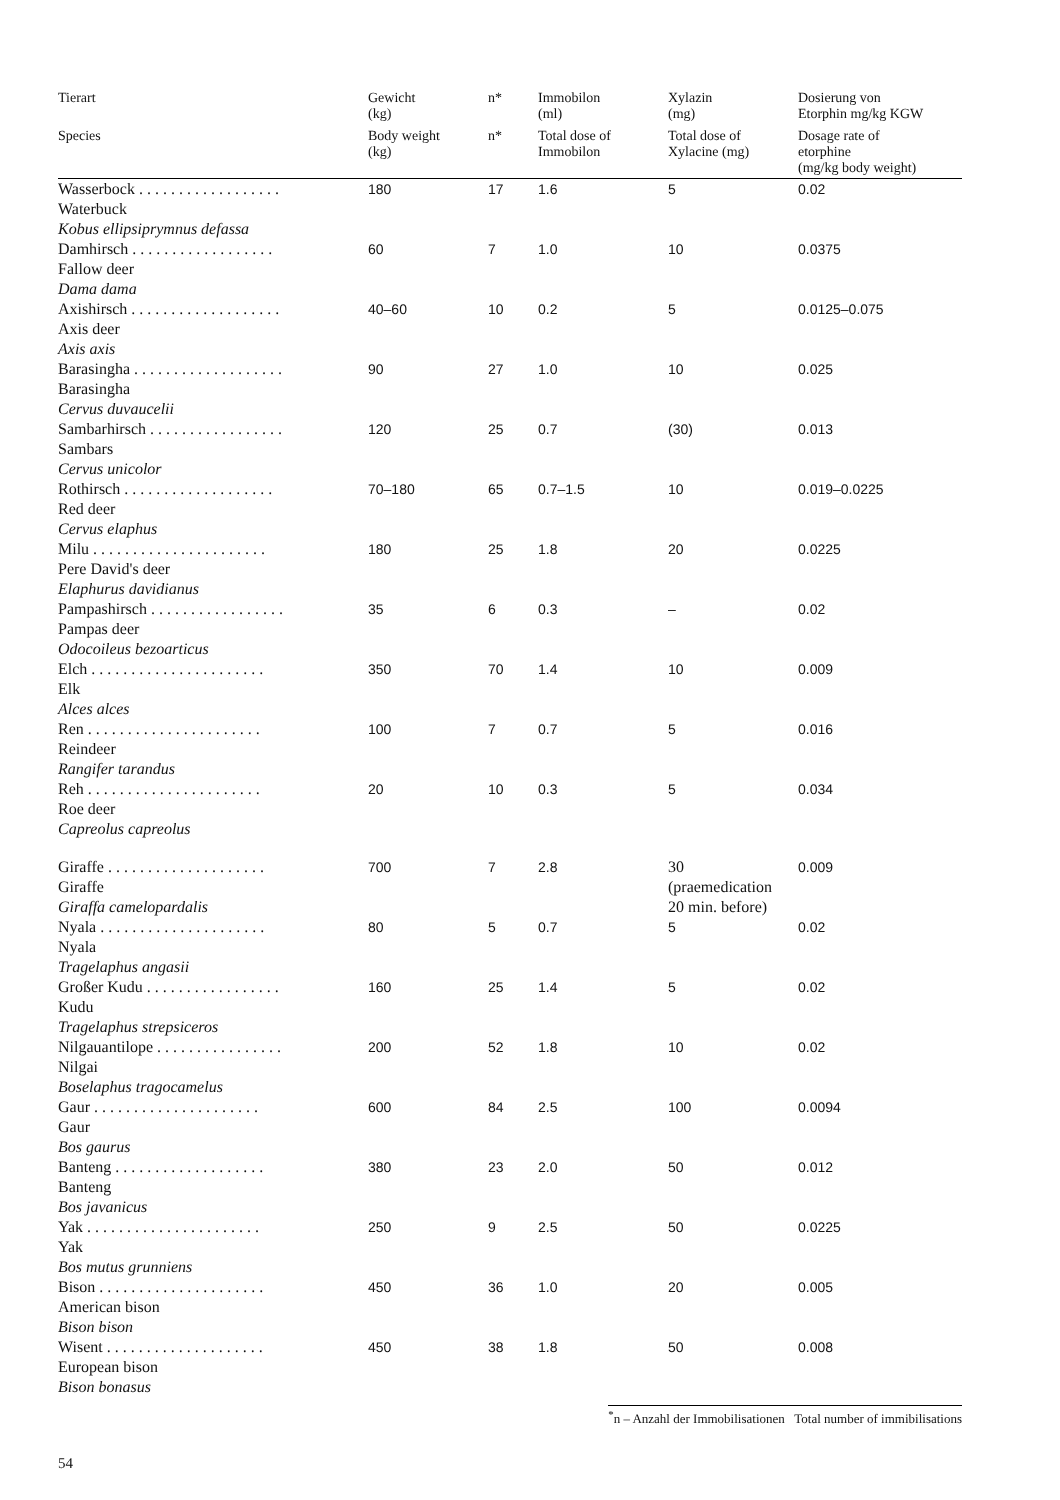| Tierart | Gewicht (kg) | n* | Immobilon (ml) | Xylazin (mg) | Dosierung von Etorphin mg/kg KGW |
| --- | --- | --- | --- | --- | --- |
| Species | Body weight (kg) | n* | Total dose of Immobilon | Total dose of Xylacine (mg) | Dosage rate of etorphine (mg/kg body weight) |
| Wasserbock . . . . . . . . . . . . . . . . . . Waterbuck Kobus ellipsiprymnus defassa | 180 | 17 | 1.6 | 5 | 0.02 |
| Damhirsch . . . . . . . . . . . . . . . . . . Fallow deer Dama dama | 60 | 7 | 1.0 | 10 | 0.0375 |
| Axishirsch . . . . . . . . . . . . . . . . . . . Axis deer Axis axis | 40–60 | 10 | 0.2 | 5 | 0.0125–0.075 |
| Barasingha . . . . . . . . . . . . . . . . . . . Barasingha Cervus duvaucelii | 90 | 27 | 1.0 | 10 | 0.025 |
| Sambarhirsch . . . . . . . . . . . . . . . . . Sambars Cervus unicolor | 120 | 25 | 0.7 | (30) | 0.013 |
| Rothirsch . . . . . . . . . . . . . . . . . . . Red deer Cervus elaphus | 70–180 | 65 | 0.7–1.5 | 10 | 0.019–0.0225 |
| Milu . . . . . . . . . . . . . . . . . . . . . . Pere David's deer Elaphurus davidianus | 180 | 25 | 1.8 | 20 | 0.0225 |
| Pampashirsch . . . . . . . . . . . . . . . . . Pampas deer Odocoileus bezoarticus | 35 | 6 | 0.3 | – | 0.02 |
| Elch . . . . . . . . . . . . . . . . . . . . . . Elk Alces alces | 350 | 70 | 1.4 | 10 | 0.009 |
| Ren . . . . . . . . . . . . . . . . . . . . . . Reindeer Rangifer tarandus | 100 | 7 | 0.7 | 5 | 0.016 |
| Reh . . . . . . . . . . . . . . . . . . . . . . Roe deer Capreolus capreolus | 20 | 10 | 0.3 | 5 | 0.034 |
| Giraffe . . . . . . . . . . . . . . . . . . . . Giraffe Giraffa camelopardalis | 700 | 7 | 2.8 | 30 (praemedication 20 min. before) | 0.009 |
| Nyala . . . . . . . . . . . . . . . . . . . . . Nyala Tragelaphus angasii | 80 | 5 | 0.7 | 5 | 0.02 |
| Großer Kudu . . . . . . . . . . . . . . . . . Kudu Tragelaphus strepsiceros | 160 | 25 | 1.4 | 5 | 0.02 |
| Nilgauantilope . . . . . . . . . . . . . . . . Nilgai Boselaphus tragocamelus | 200 | 52 | 1.8 | 10 | 0.02 |
| Gaur . . . . . . . . . . . . . . . . . . . . . Gaur Bos gaurus | 600 | 84 | 2.5 | 100 | 0.0094 |
| Banteng . . . . . . . . . . . . . . . . . . . Banteng Bos javanicus | 380 | 23 | 2.0 | 50 | 0.012 |
| Yak . . . . . . . . . . . . . . . . . . . . . . Yak Bos mutus grunniens | 250 | 9 | 2.5 | 50 | 0.0225 |
| Bison . . . . . . . . . . . . . . . . . . . . . American bison Bison bison | 450 | 36 | 1.0 | 20 | 0.005 |
| Wisent . . . . . . . . . . . . . . . . . . . . European bison Bison bonasus | 450 | 38 | 1.8 | 50 | 0.008 |
<sup>*</sup> n – Anzahl der Immobilisationen Total number of immibilisations
54